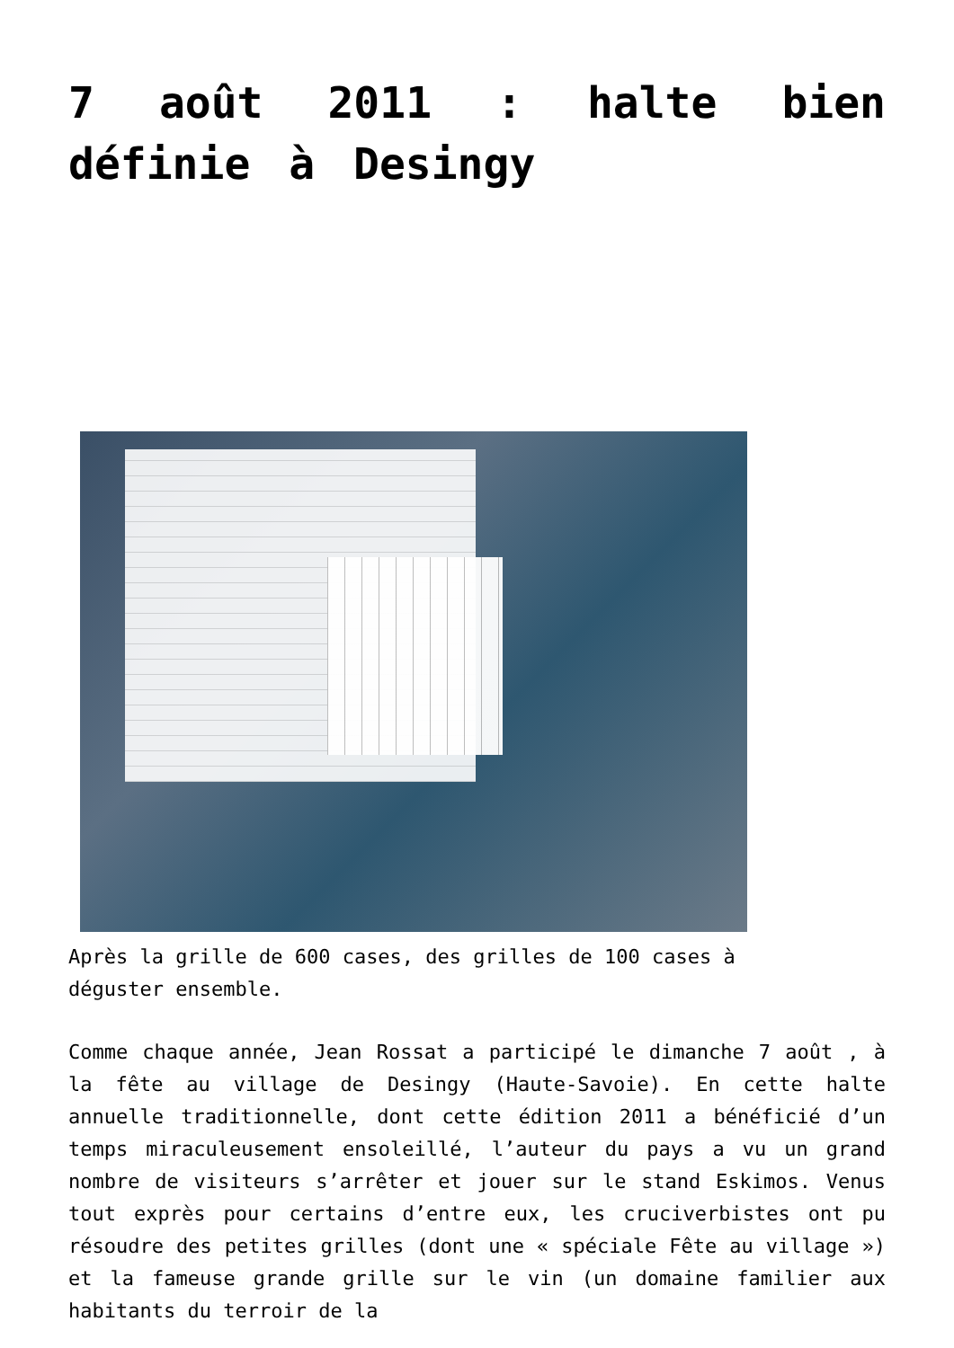7 août 2011 : halte bien définie à Desingy
Après la grille de 600 cases, des grilles de 100 cases à déguster ensemble.
Comme chaque année, Jean Rossat a participé le dimanche 7 août , à la fête au village de Desingy (Haute-Savoie). En cette halte annuelle traditionnelle, dont cette édition 2011 a bénéficié d’un temps miraculeusement ensoleillé, l’auteur du pays a vu un grand nombre de visiteurs s’arrêter et jouer sur le stand Eskimos. Venus tout exprès pour certains d’entre eux, les cruciverbistes ont pu résoudre des petites grilles (dont une « spéciale Fête au village ») et la fameuse grande grille sur le vin (un domaine familier aux habitants du terroir de la